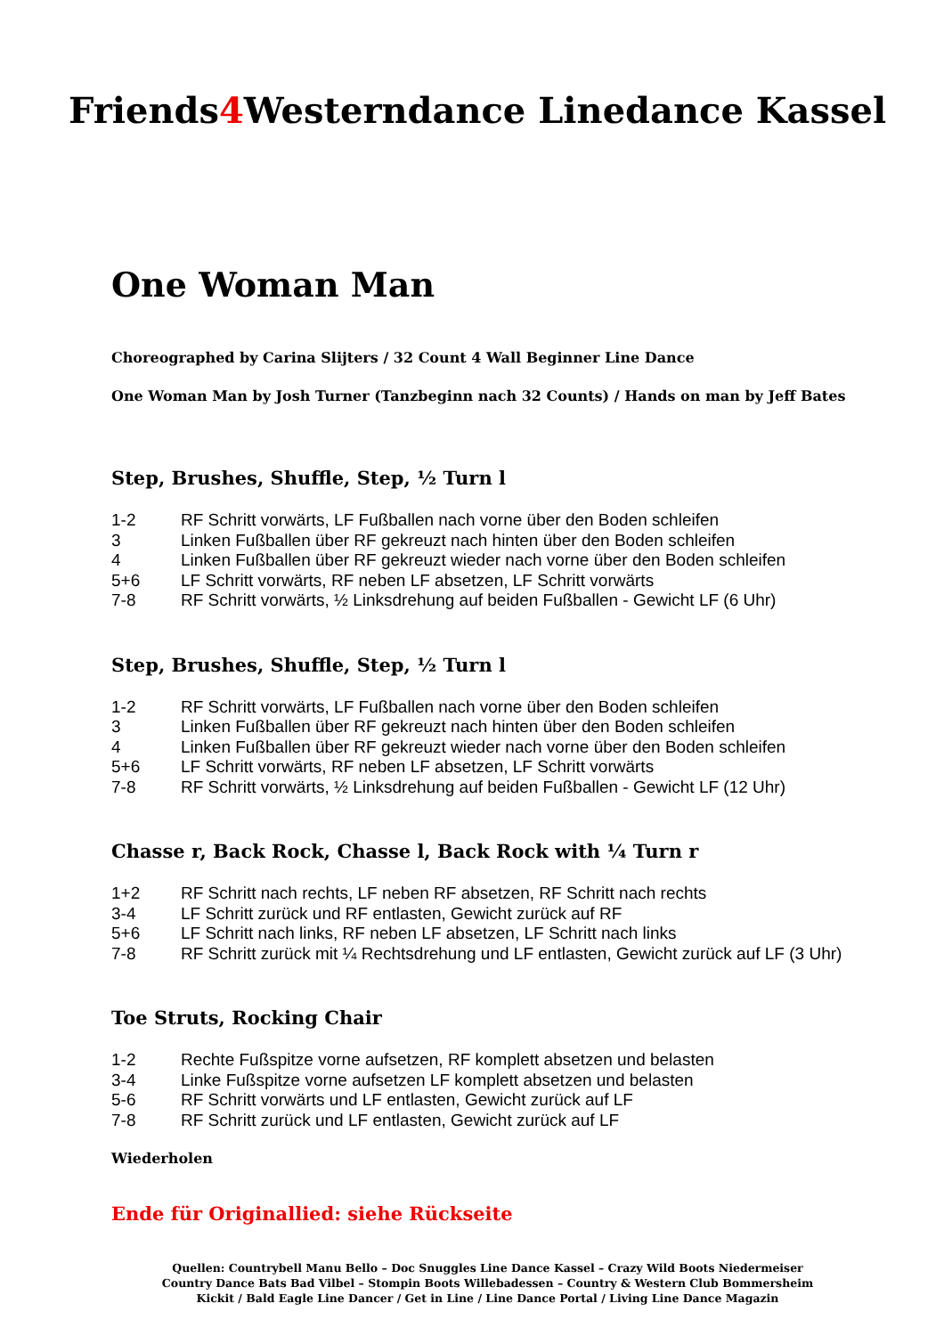Friends4 Westerndance Linedance Kassel
One Woman Man
Choreographed by Carina Slijters / 32 Count 4 Wall Beginner Line Dance
One Woman Man by Josh Turner (Tanzbeginn nach 32 Counts) / Hands on man by Jeff Bates
Step, Brushes, Shuffle, Step, ½ Turn l
1-2 RF Schritt vorwärts, LF Fußballen nach vorne über den Boden schleifen
3 Linken Fußballen über RF gekreuzt nach hinten über den Boden schleifen
4 Linken Fußballen über RF gekreuzt wieder nach vorne über den Boden schleifen
5+6 LF Schritt vorwärts, RF neben LF absetzen, LF Schritt vorwärts
7-8 RF Schritt vorwärts, ½ Linksdrehung auf beiden Fußballen - Gewicht LF (6 Uhr)
Step, Brushes, Shuffle, Step, ½ Turn l
1-2 RF Schritt vorwärts, LF Fußballen nach vorne über den Boden schleifen
3 Linken Fußballen über RF gekreuzt nach hinten über den Boden schleifen
4 Linken Fußballen über RF gekreuzt wieder nach vorne über den Boden schleifen
5+6 LF Schritt vorwärts, RF neben LF absetzen, LF Schritt vorwärts
7-8 RF Schritt vorwärts, ½ Linksdrehung auf beiden Fußballen - Gewicht LF (12 Uhr)
Chasse r, Back Rock, Chasse l, Back Rock with ¼ Turn r
1+2 RF Schritt nach rechts, LF neben RF absetzen, RF Schritt nach rechts
3-4 LF Schritt zurück und RF entlasten, Gewicht zurück auf RF
5+6 LF Schritt nach links, RF neben LF absetzen, LF Schritt nach links
7-8 RF Schritt zurück mit ¼ Rechtsdrehung und LF entlasten, Gewicht zurück auf LF (3 Uhr)
Toe Struts, Rocking Chair
1-2 Rechte Fußspitze vorne aufsetzen, RF komplett absetzen und belasten
3-4 Linke Fußspitze vorne aufsetzen LF komplett absetzen und belasten
5-6 RF Schritt vorwärts und LF entlasten, Gewicht zurück auf LF
7-8 RF Schritt zurück und LF entlasten, Gewicht zurück auf LF
Wiederholen
Ende für Originallied: siehe Rückseite
Quellen: Countrybell Manu Bello – Doc Snuggles Line Dance Kassel – Crazy Wild Boots Niedermeiser
Country Dance Bats Bad Vilbel – Stompin Boots Willebadessen – Country & Western Club Bommersheim
Kickit / Bald Eagle Line Dancer / Get in Line / Line Dance Portal / Living Line Dance Magazin